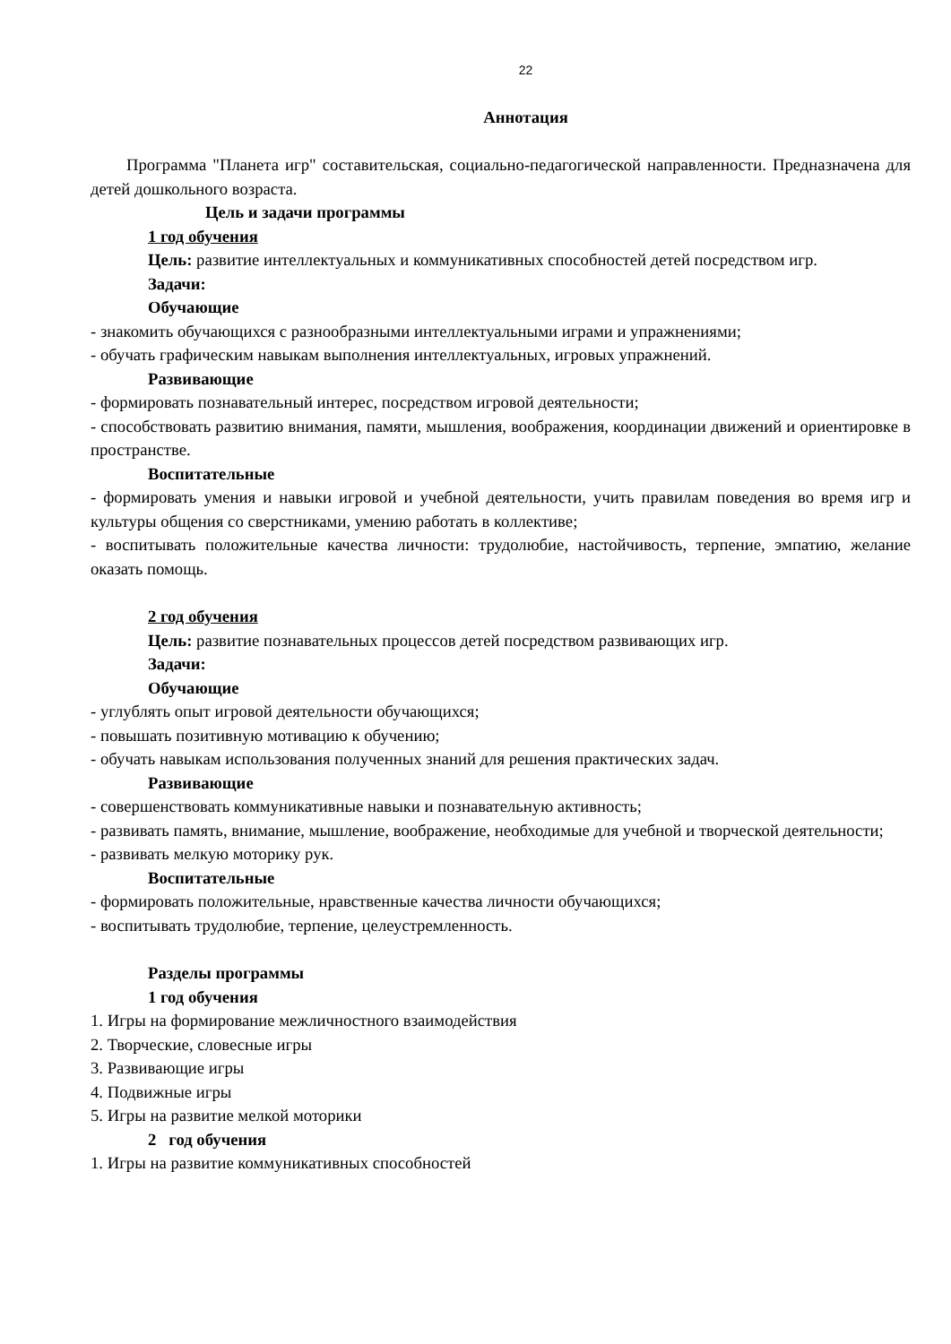22
Аннотация
Программа "Планета игр" составительская, социально-педагогической направленности. Предназначена для детей дошкольного возраста.
Цель и задачи программы
1 год обучения
Цель: развитие интеллектуальных и коммуникативных способностей детей посредством игр.
Задачи:
Обучающие
- знакомить обучающихся с разнообразными интеллектуальными играми и упражнениями;
- обучать графическим навыкам выполнения интеллектуальных, игровых упражнений.
Развивающие
- формировать познавательный интерес, посредством игровой деятельности;
- способствовать развитию внимания, памяти, мышления, воображения, координации движений и ориентировке в пространстве.
Воспитательные
- формировать умения и навыки игровой и учебной деятельности, учить правилам поведения во время игр и культуры общения со сверстниками, умению работать в коллективе;
- воспитывать положительные качества личности: трудолюбие, настойчивость, терпение, эмпатию, желание оказать помощь.
2 год обучения
Цель: развитие познавательных процессов детей посредством развивающих игр.
Задачи:
Обучающие
- углублять опыт игровой деятельности обучающихся;
- повышать позитивную мотивацию к обучению;
- обучать навыкам использования полученных знаний для решения практических задач.
Развивающие
- совершенствовать коммуникативные навыки и познавательную активность;
- развивать память, внимание, мышление, воображение, необходимые для учебной и творческой деятельности;
- развивать мелкую моторику рук.
Воспитательные
- формировать положительные, нравственные качества личности обучающихся;
- воспитывать трудолюбие, терпение, целеустремленность.
Разделы программы
1 год обучения
1. Игры на формирование межличностного взаимодействия
2. Творческие, словесные игры
3. Развивающие игры
4. Подвижные игры
5. Игры на развитие мелкой моторики
2 год обучения
1. Игры на развитие коммуникативных способностей